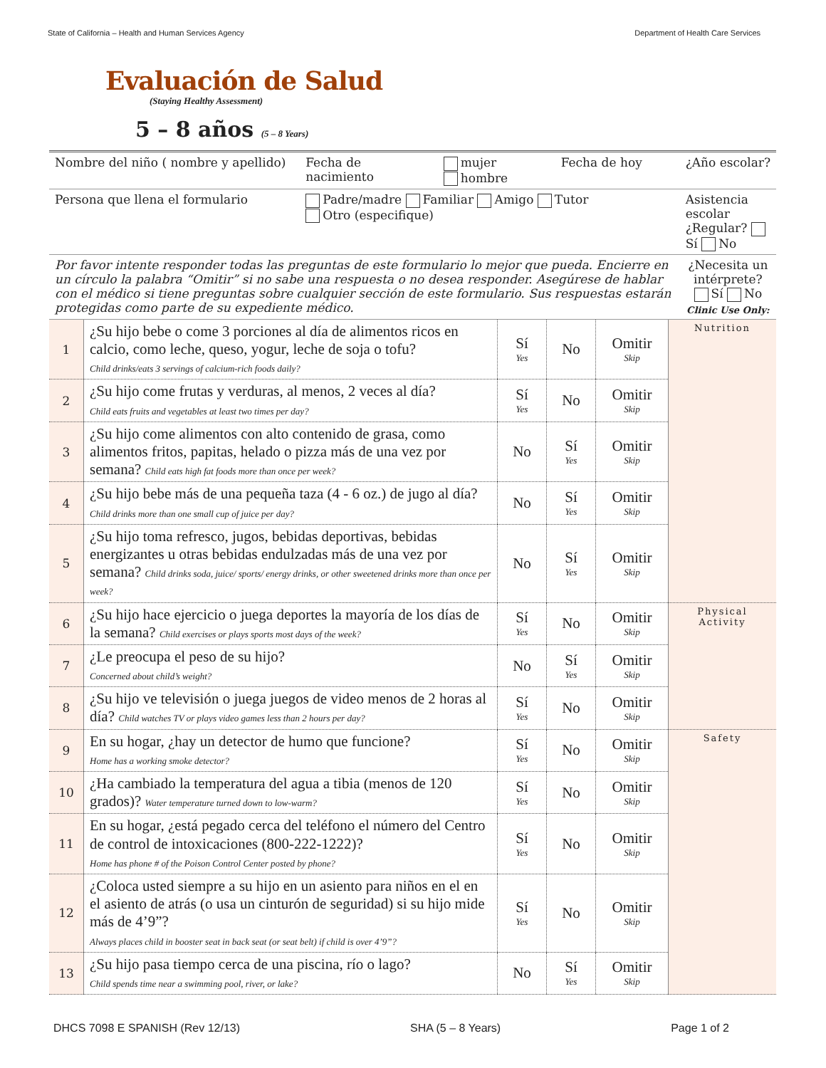State of California – Health and Human Services Agency Department of Health Care Services
Evaluación de Salud
(Staying Healthy Assessment)
5 – 8 años (5 – 8 Years)
| Nombre del niño ( nombre y apellido) | Fecha de nacimiento | mujer hombre | Fecha de hoy | ¿Año escolar? |
| Persona que llena el formulario | Padre/madre Familiar Amigo Tutor Otro (especifique) | | | Asistencia escolar ¿Regular? Sí No |
| Por favor intente responder todas las preguntas de este formulario lo mejor que pueda. Encierre en un círculo la palabra “Omitir” si no sabe una respuesta o no desea responder. Asegúrese de hablar con el médico si tiene preguntas sobre cualquier sección de este formulario. Sus respuestas estarán protegidas como parte de su expediente médico. | | | | ¿Necesita un intérprete? Sí No Clinic Use Only: |
| 1 | ¿Su hijo bebe o come 3 porciones al día de alimentos ricos en calcio, como leche, queso, yogur, leche de soja o tofu? Child drinks/eats 3 servings of calcium-rich foods daily? | Sí Yes | No | Omitir Skip | Nutrition |
| 2 | ¿Su hijo come frutas y verduras, al menos, 2 veces al día? Child eats fruits and vegetables at least two times per day? | Sí Yes | No | Omitir Skip | |
| 3 | ¿Su hijo come alimentos con alto contenido de grasa, como alimentos fritos, papitas, helado o pizza más de una vez por semana? Child eats high fat foods more than once per week? | No | Sí Yes | Omitir Skip | |
| 4 | ¿Su hijo bebe más de una pequeña taza (4 - 6 oz.) de jugo al día? Child drinks more than one small cup of juice per day? | No | Sí Yes | Omitir Skip | |
| 5 | ¿Su hijo toma refresco, jugos, bebidas deportivas, bebidas energizantes u otras bebidas endulzadas más de una vez por semana? Child drinks soda, juice/ sports/ energy drinks, or other sweetened drinks more than once per week? | No | Sí Yes | Omitir Skip | |
| 6 | ¿Su hijo hace ejercicio o juega deportes la mayoría de los días de la semana? Child exercises or plays sports most days of the week? | Sí Yes | No | Omitir Skip | Physical Activity |
| 7 | ¿Le preocupa el peso de su hijo? Concerned about child’s weight? | No | Sí Yes | Omitir Skip | |
| 8 | ¿Su hijo ve televisión o juega juegos de video menos de 2 horas al día? Child watches TV or plays video games less than 2 hours per day? | Sí Yes | No | Omitir Skip | |
| 9 | En su hogar, ¿hay un detector de humo que funcione? Home has a working smoke detector? | Sí Yes | No | Omitir Skip | Safety |
| 10 | ¿Ha cambiado la temperatura del agua a tibia (menos de 120 grados)? Water temperature turned down to low-warm? | Sí Yes | No | Omitir Skip | |
| 11 | En su hogar, ¿está pegado cerca del teléfono el número del Centro de control de intoxicaciones (800-222-1222)? Home has phone # of the Poison Control Center posted by phone? | Sí Yes | No | Omitir Skip | |
| 12 | ¿Coloca usted siempre a su hijo en un asiento para niños en el en el asiento de atrás (o usa un cinturón de seguridad) si su hijo mide más de 4’9”? Always places child in booster seat in back seat (or seat belt) if child is over 4’9”? | Sí Yes | No | Omitir Skip | |
| 13 | ¿Su hijo pasa tiempo cerca de una piscina, río o lago? Child spends time near a swimming pool, river, or lake? | No | Sí Yes | Omitir Skip | |
DHCS 7098 E SPANISH (Rev 12/13) SHA (5 – 8 Years) Page 1 of 2